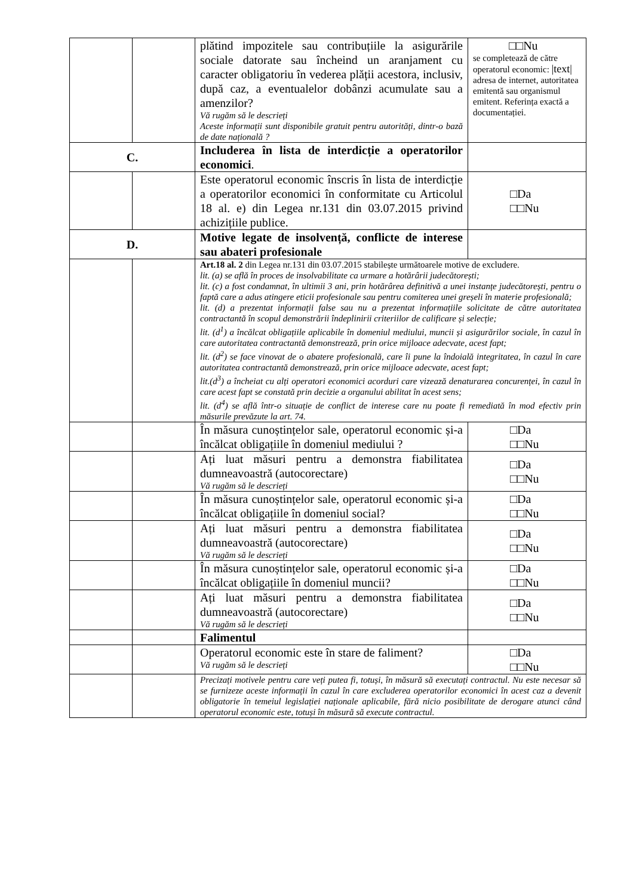| | | plătind impozitele sau contribuțiile la asigurările sociale datorate sau încheind un aranjament cu caracter obligatoriu în vederea plății acestora, inclusiv, după caz, a eventualelor dobânzi acumulate sau a amenzilor? Vă rugăm să le descrieți Aceste informații sunt disponibile gratuit pentru autorități, dintr-o bază de date națională ? | □□Nu se completează de către operatorul economic: /text/ adresa de internet, autoritatea emitentă sau organismul emitent. Referința exactă a documentației. |
| C. | | Includerea în lista de interdicție a operatorilor economici . | |
| | | Este operatorul economic înscris în lista de interdicție a operatorilor economici în conformitate cu Articolul 18 al. e) din Legea nr.131 din 03.07.2015 privind achizițiile publice. | □Da □□Nu |
| D. | | Motive legate de insolvență, conflicte de interese sau abateri profesionale | |
| | | Art.18 al. 2 din Legea nr.131 din 03.07.2015 stabilește următoarele motive de excludere. lit. (a) se află în proces de insolvabilitate ca urmare a hotărârii judecătorești; lit. (c) a fost condamnat, în ultimii 3 ani, prin hotărârea definitivă a unei instanțe judecătorești, pentru o faptă care a adus atingere eticii profesionale sau pentru comiterea unei greșeli în materie profesională; lit. (d) a prezentat informații false sau nu a prezentat informațiile solicitate de către autoritatea contractantă în scopul demonstrării îndeplinirii criteriilor de calificare și selecție; lit. (d<sup>1</sup>) a încălcat obligațiile aplicabile în domeniul mediului, muncii și asigurărilor sociale, în cazul în care autoritatea contractantă demonstrează, prin orice mijloace adecvate, acest fapt; lit. (d<sup>2</sup>) se face vinovat de o abatere profesională, care îi pune la îndoială integritatea, în cazul în care autoritatea contractantă demonstrează, prin orice mijloace adecvate, acest fapt; lit.(d<sup>3</sup>) a încheiat cu alți operatori economici acorduri care vizează denaturarea concurenței, în cazul în care acest fapt se constată prin decizie a organului abilitat în acest sens; lit. (d<sup>4</sup>) se află într-o situație de conflict de interese care nu poate fi remediată în mod efectiv prin măsurile prevăzute la art. 74. | |
| | | În măsura cunoștințelor sale, operatorul economic și-a încălcat obligațiile în domeniul mediului ? | □Da □□Nu |
| | | Ați luat măsuri pentru a demonstra fiabilitatea dumneavoastră (autocorectare) Vă rugăm să le descrieți | □Da □□Nu |
| | | În măsura cunoștințelor sale, operatorul economic și-a încălcat obligațiile în domeniul social? | □Da □□Nu |
| | | Ați luat măsuri pentru a demonstra fiabilitatea dumneavoastră (autocorectare) Vă rugăm să le descrieți | □Da □□Nu |
| | | În măsura cunoștințelor sale, operatorul economic și-a încălcat obligațiile în domeniul muncii? | □Da □□Nu |
| | | Ați luat măsuri pentru a demonstra fiabilitatea dumneavoastră (autocorectare) Vă rugăm să le descrieți | □Da □□Nu |
| | | Falimentul | |
| | | Operatorul economic este în stare de faliment? Vă rugăm să le descrieți | □Da □□Nu |
| | | Precizați motivele pentru care veți putea fi, totuși, în măsură să executați contractul. Nu este necesar să se furnizeze aceste informații în cazul în care excluderea operatorilor economici în acest caz a devenit obligatorie în temeiul legislației naționale aplicabile, fără nicio posibilitate de derogare atunci când operatorul economic este, totuși în măsură să execute contractul. | |